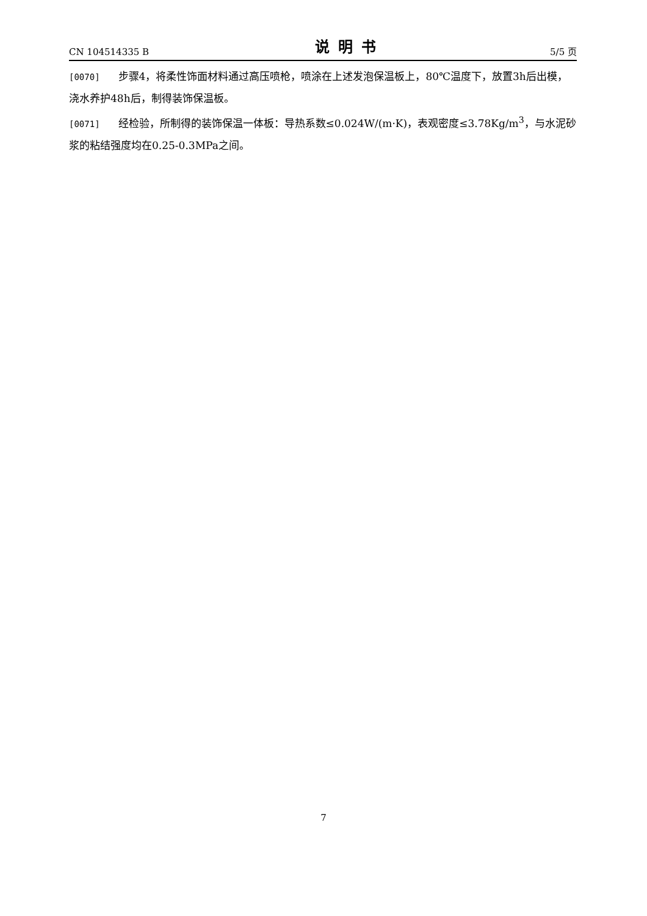CN 104514335 B 说明书 5/5 页
[0070] 步骤4，将柔性饰面材料通过高压喷枪，喷涂在上述发泡保温板上，80℃温度下，放置3h后出模，浇水养护48h后，制得装饰保温板。
[0071] 经检验，所制得的装饰保温一体板：导热系数≤0.024W/(m·K)，表观密度≤3.78Kg/m<sup>3</sup>，与水泥砂浆的粘结强度均在0.25-0.3MPa之间。
7